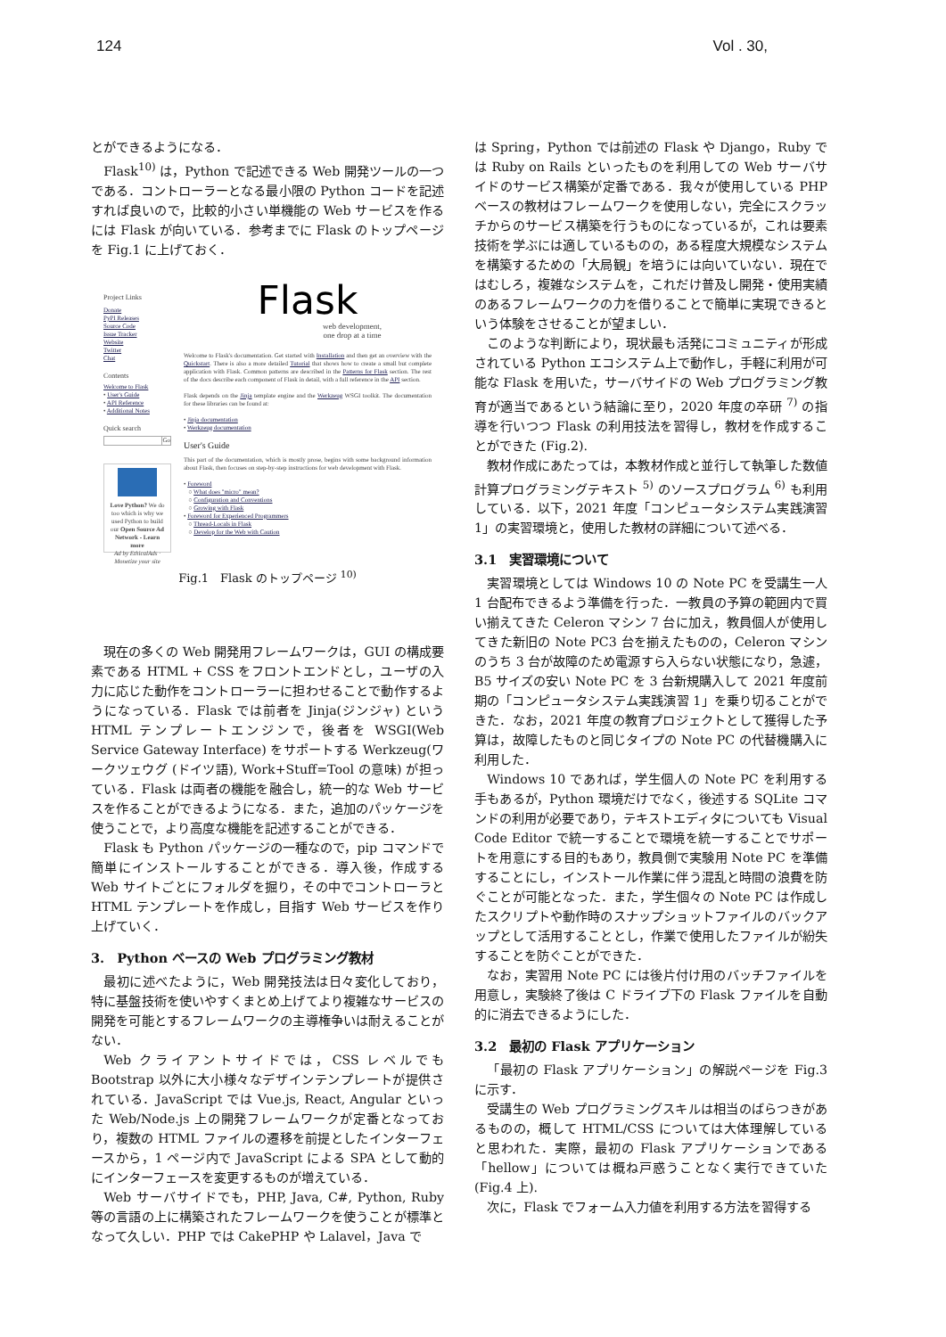124 Vol . 30,
とができるようになる．
Flask<sup>10)</sup> は，Python で記述できる Web 開発ツールの一つである．コントローラーとなる最小限の Python コードを記述すれば良いので，比較的小さい単機能の Web サービスを作るには Flask が向いている．参考までに Flask のトップページを Fig.1 に上げておく．
Project Links
Donate
PyPI Releases
Source Code
Issue Tracker
Website
Twitter
Chat
Contents
Welcome to Flask
• User's Guide
• API Reference
• Additional Notes
Quick search
Go
Love Python? We do too which is why we used Python to build our Open Source Ad Network - Learn more
Ad by EthicalAds · Monetize your site
Flask
web development,
one drop at a time
Welcome to Flask's documentation. Get started with Installation and then get an overview with the Quickstart. There is also a more detailed Tutorial that shows how to create a small but complete application with Flask. Common patterns are described in the Patterns for Flask section. The rest of the docs describe each component of Flask in detail, with a full reference in the API section.
Flask depends on the Jinja template engine and the Werkzeug WSGI toolkit. The documentation for these libraries can be found at:
• Jinja documentation
• Werkzeug documentation
User's Guide
This part of the documentation, which is mostly prose, begins with some background information about Flask, then focuses on step-by-step instructions for web development with Flask.
• Foreword
○ What does "micro" mean?
○ Configuration and Conventions
○ Growing with Flask
• Foreword for Experienced Programmers
○ Thread-Locals in Flask
○ Develop for the Web with Caution
Fig.1　Flask のトップページ <sup>10)</sup>
現在の多くの Web 開発用フレームワークは，GUI の構成要素である HTML + CSS をフロントエンドとし，ユーザの入力に応じた動作をコントローラーに担わせることで動作するようになっている．Flask では前者を Jinja(ジンジャ) という HTML テンプレートエンジンで，後者を WSGI(Web Service Gateway Interface) をサポートする Werkzeug(ワークツェウグ (ドイツ語), Work+Stuff=Tool の意味) が担っている．Flask は両者の機能を融合し，統一的な Web サービスを作ることができるようになる．また，追加のパッケージを使うことで，より高度な機能を記述することができる．
Flask も Python パッケージの一種なので，pip コマンドで簡単にインストールすることができる．導入後，作成する Web サイトごとにフォルダを掘り，その中でコントローラと HTML テンプレートを作成し，目指す Web サービスを作り上げていく．
3.　Python ベースの Web プログラミング教材
最初に述べたように，Web 開発技法は日々変化しており，特に基盤技術を使いやすくまとめ上げてより複雑なサービスの開発を可能とするフレームワークの主導権争いは耐えることがない．
Web クライアントサイドでは，CSS レベルでも Bootstrap 以外に大小様々なデザインテンプレートが提供されている．JavaScript では Vue.js, React, Angular といった Web/Node.js 上の開発フレームワークが定番となっており，複数の HTML ファイルの遷移を前提としたインターフェースから，1 ページ内で JavaScript による SPA として動的にインターフェースを変更するものが増えている．
Web サーバサイドでも，PHP, Java, C#, Python, Ruby 等の言語の上に構築されたフレームワークを使うことが標準となって久しい．PHP では CakePHP や Lalavel，Java で
は Spring，Python では前述の Flask や Django，Ruby では Ruby on Rails といったものを利用しての Web サーバサイドのサービス構築が定番である．我々が使用している PHP ベースの教材はフレームワークを使用しない，完全にスクラッチからのサービス構築を行うものになっているが，これは要素技術を学ぶには適しているものの，ある程度大規模なシステムを構築するための「大局観」を培うには向いていない．現在ではむしろ，複雑なシステムを，これだけ普及し開発・使用実績のあるフレームワークの力を借りることで簡単に実現できるという体験をさせることが望ましい．
このような判断により，現状最も活発にコミュニティが形成されている Python エコシステム上で動作し，手軽に利用が可能な Flask を用いた，サーバサイドの Web プログラミング教育が適当であるという結論に至り，2020 年度の卒研 <sup>7)</sup> の指導を行いつつ Flask の利用技法を習得し，教材を作成することができた (Fig.2).
教材作成にあたっては，本教材作成と並行して執筆した数値計算プログラミングテキスト <sup>5)</sup> のソースプログラム <sup>6)</sup> も利用している．以下，2021 年度「コンピュータシステム実践演習 1」の実習環境と，使用した教材の詳細について述べる．
3.1　実習環境について
実習環境としては Windows 10 の Note PC を受講生一人 1 台配布できるよう準備を行った．一教員の予算の範囲内で買い揃えてきた Celeron マシン 7 台に加え，教員個人が使用してきた新旧の Note PC3 台を揃えたものの，Celeron マシンのうち 3 台が故障のため電源すら入らない状態になり，急遽，B5 サイズの安い Note PC を 3 台新規購入して 2021 年度前期の「コンピュータシステム実践演習 1」を乗り切ることができた．なお，2021 年度の教育プロジェクトとして獲得した予算は，故障したものと同じタイプの Note PC の代替機購入に利用した．
Windows 10 であれば，学生個人の Note PC を利用する手もあるが，Python 環境だけでなく，後述する SQLite コマンドの利用が必要であり，テキストエディタについても Visual Code Editor で統一することで環境を統一することでサポートを用意にする目的もあり，教員側で実験用 Note PC を準備することにし，インストール作業に伴う混乱と時間の浪費を防ぐことが可能となった．また，学生個々の Note PC は作成したスクリプトや動作時のスナップショットファイルのバックアップとして活用することとし，作業で使用したファイルが紛失することを防ぐことができた．
なお，実習用 Note PC には後片付け用のバッチファイルを用意し，実験終了後は C ドライブ下の Flask ファイルを自動的に消去できるようにした．
3.2　最初の Flask アプリケーション
「最初の Flask アプリケーション」の解説ページを Fig.3 に示す．
受講生の Web プログラミングスキルは相当のばらつきがあるものの，概して HTML/CSS については大体理解していると思われた．実際，最初の Flask アプリケーションである「hellow」については概ね戸惑うことなく実行できていた (Fig.4 上).
次に，Flask でフォーム入力値を利用する方法を習得する